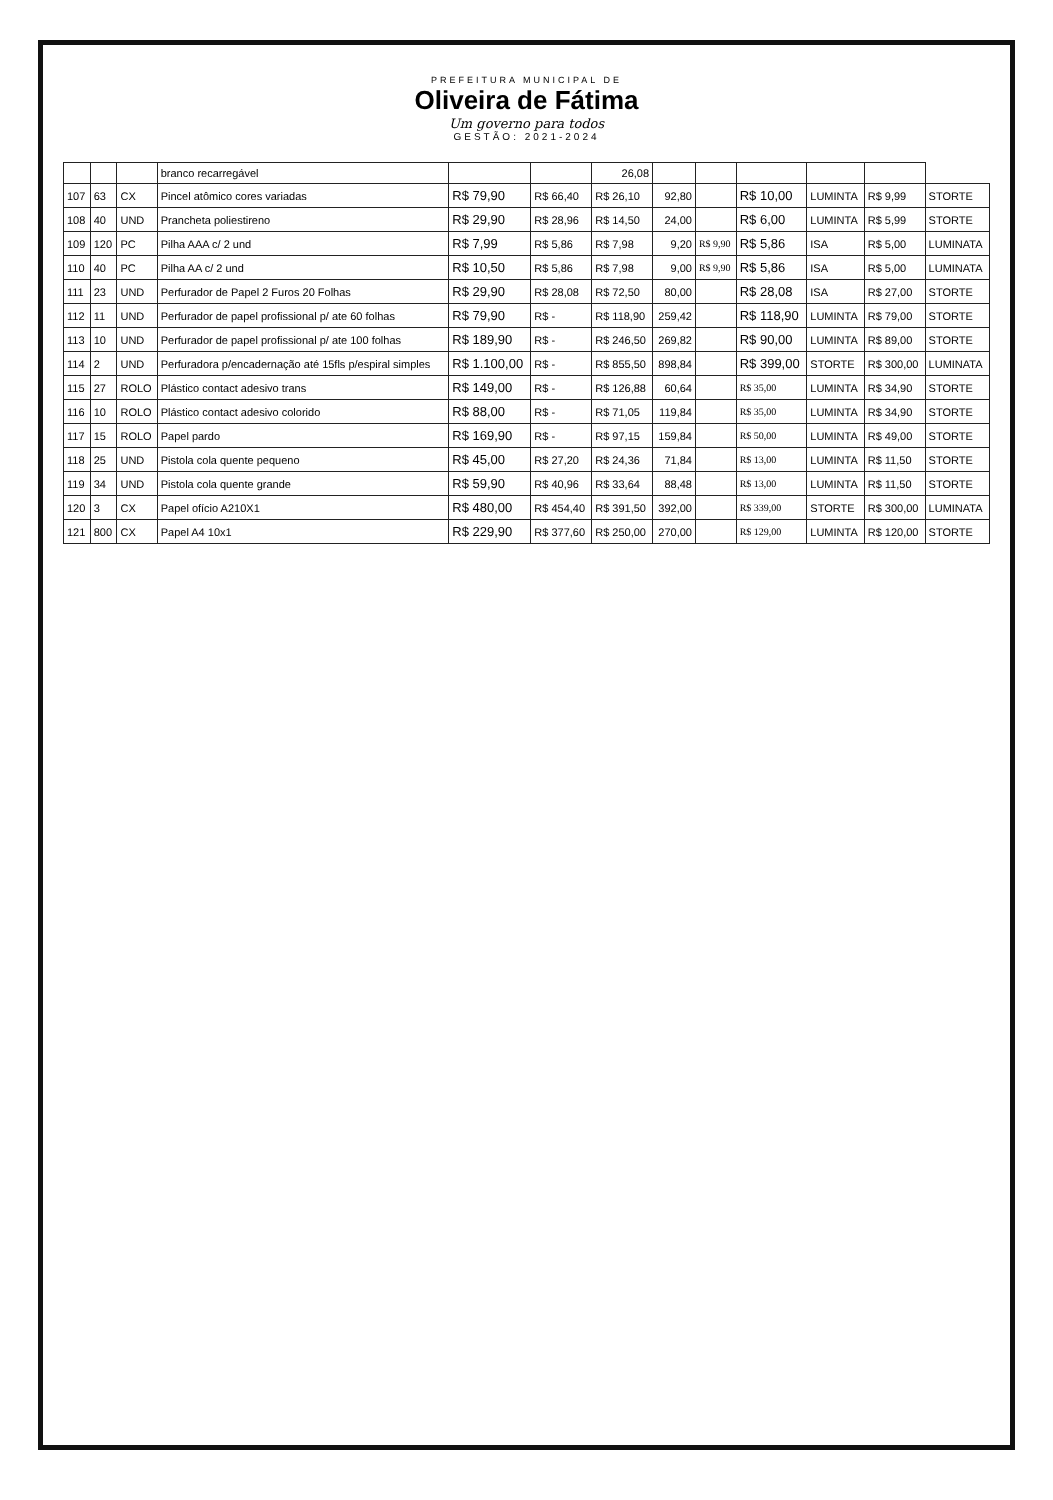PREFEITURA MUNICIPAL DE
Oliveira de Fátima
Um governo para todos
GESTÃO: 2021-2024
| | | | branco recarregável | | | 26,08 | | | | | | |
| 107 | 63 | CX | Pincel atômico cores variadas | R$ 79,90 | R$ 66,40 | R$ 26,10 | 92,80 | | R$ 10,00 | LUMINTA | R$ 9,99 | STORTE |
| 108 | 40 | UND | Prancheta poliestireno | R$ 29,90 | R$ 28,96 | R$ 14,50 | 24,00 | | R$ 6,00 | LUMINTA | R$ 5,99 | STORTE |
| 109 | 120 | PC | Pilha AAA c/ 2 und | R$ 7,99 | R$ 5,86 | R$ 7,98 | 9,20 | R$ 9,90 | R$ 5,86 | ISA | R$ 5,00 | LUMINATA |
| 110 | 40 | PC | Pilha AA c/ 2 und | R$ 10,50 | R$ 5,86 | R$ 7,98 | 9,00 | R$ 9,90 | R$ 5,86 | ISA | R$ 5,00 | LUMINATA |
| 111 | 23 | UND | Perfurador de Papel 2 Furos 20 Folhas | R$ 29,90 | R$ 28,08 | R$ 72,50 | 80,00 | | R$ 28,08 | ISA | R$ 27,00 | STORTE |
| 112 | 11 | UND | Perfurador de papel profissional p/ ate 60 folhas | R$ 79,90 | R$ - | R$ 118,90 | 259,42 | | R$ 118,90 | LUMINTA | R$ 79,00 | STORTE |
| 113 | 10 | UND | Perfurador de papel profissional p/ ate 100 folhas | R$ 189,90 | R$ - | R$ 246,50 | 269,82 | | R$ 90,00 | LUMINTA | R$ 89,00 | STORTE |
| 114 | 2 | UND | Perfuradora p/encadernação até 15fls p/espiral simples | R$ 1.100,00 | R$ - | R$ 855,50 | 898,84 | | R$ 399,00 | STORTE | R$ 300,00 | LUMINATA |
| 115 | 27 | ROLO | Plástico contact adesivo trans | R$ 149,00 | R$ - | R$ 126,88 | 60,64 | | R$ 35,00 | LUMINTA | R$ 34,90 | STORTE |
| 116 | 10 | ROLO | Plástico contact adesivo colorido | R$ 88,00 | R$ - | R$ 71,05 | 119,84 | | R$ 35,00 | LUMINTA | R$ 34,90 | STORTE |
| 117 | 15 | ROLO | Papel pardo | R$ 169,90 | R$ - | R$ 97,15 | 159,84 | | R$ 50,00 | LUMINTA | R$ 49,00 | STORTE |
| 118 | 25 | UND | Pistola cola quente pequeno | R$ 45,00 | R$ 27,20 | R$ 24,36 | 71,84 | | R$ 13,00 | LUMINTA | R$ 11,50 | STORTE |
| 119 | 34 | UND | Pistola cola quente grande | R$ 59,90 | R$ 40,96 | R$ 33,64 | 88,48 | | R$ 13,00 | LUMINTA | R$ 11,50 | STORTE |
| 120 | 3 | CX | Papel ofício A210X1 | R$ 480,00 | R$ 454,40 | R$ 391,50 | 392,00 | | R$ 339,00 | STORTE | R$ 300,00 | LUMINATA |
| 121 | 800 | CX | Papel A4 10x1 | R$ 229,90 | R$ 377,60 | R$ 250,00 | 270,00 | | R$ 129,00 | LUMINTA | R$ 120,00 | STORTE |